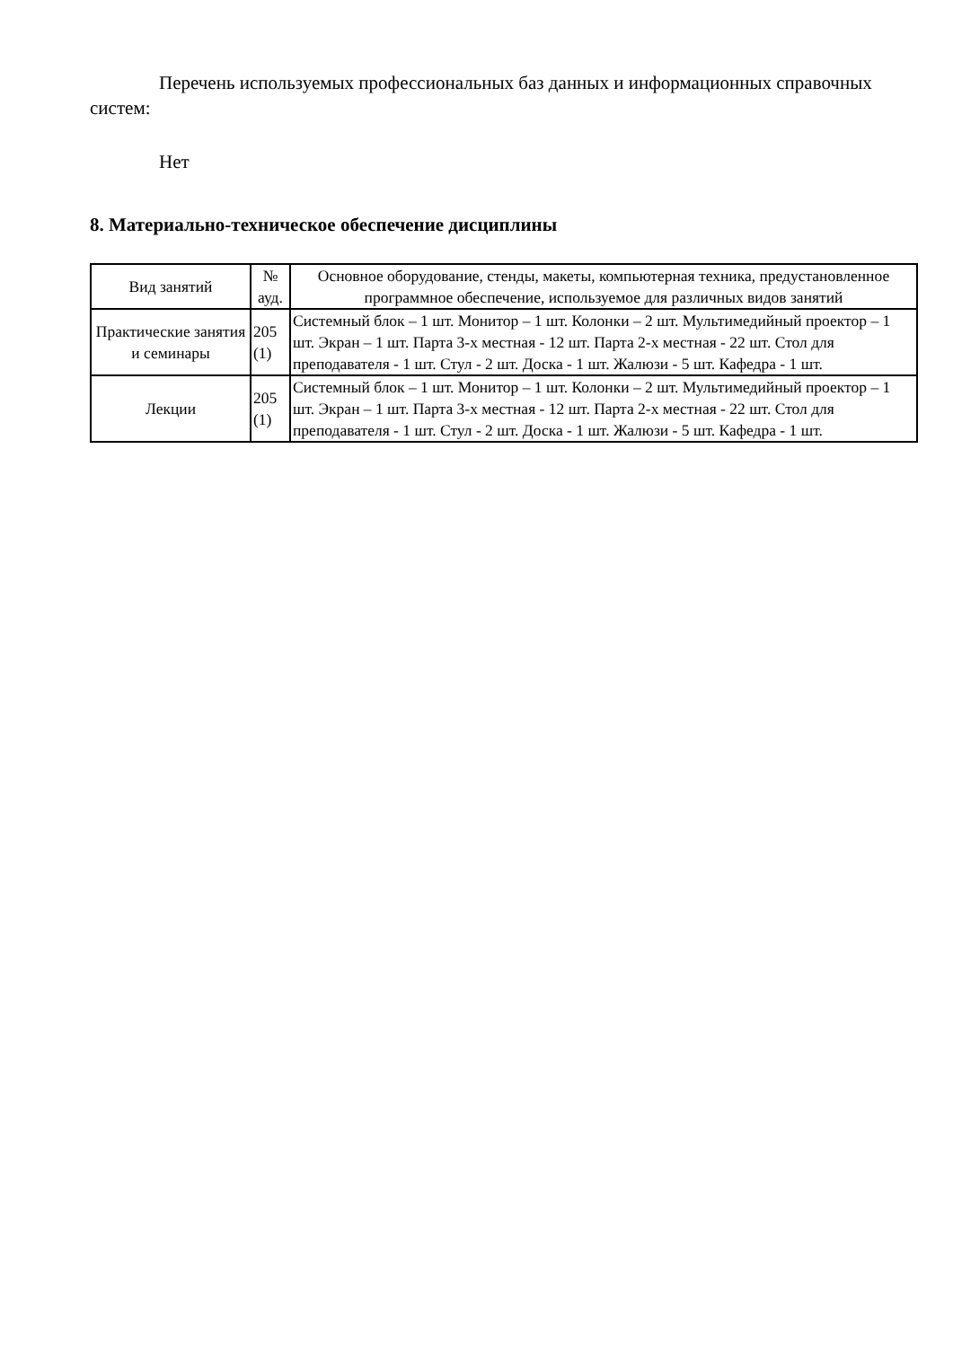Перечень используемых профессиональных баз данных и информационных справочных систем:
Нет
8. Материально-техническое обеспечение дисциплины
| Вид занятий | № ауд. | Основное оборудование, стенды, макеты, компьютерная техника, предустановленное программное обеспечение, используемое для различных видов занятий |
| --- | --- | --- |
| Практические занятия и семинары | 205 (1) | Системный блок – 1 шт. Монитор – 1 шт. Колонки – 2 шт. Мультимедийный проектор – 1 шт. Экран – 1 шт. Парта 3-х местная - 12 шт. Парта 2-х местная - 22 шт. Стол для преподавателя - 1 шт. Стул - 2 шт. Доска - 1 шт. Жалюзи - 5 шт. Кафедра - 1 шт. |
| Лекции | 205 (1) | Системный блок – 1 шт. Монитор – 1 шт. Колонки – 2 шт. Мультимедийный проектор – 1 шт. Экран – 1 шт. Парта 3-х местная - 12 шт. Парта 2-х местная - 22 шт. Стол для преподавателя - 1 шт. Стул - 2 шт. Доска - 1 шт. Жалюзи - 5 шт. Кафедра - 1 шт. |